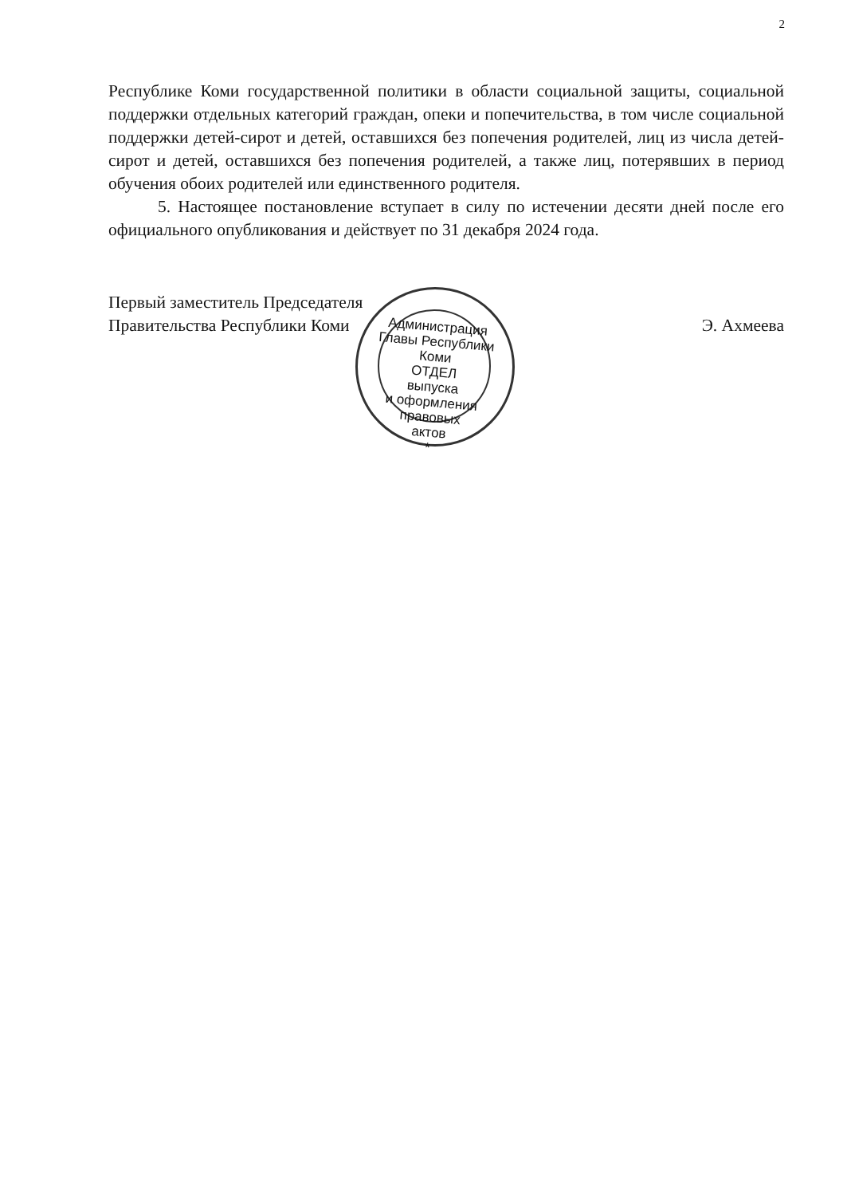2
Республике Коми государственной политики в области социальной защиты, социальной поддержки отдельных категорий граждан, опеки и попечительства, в том числе социальной поддержки детей-сирот и детей, оставшихся без попечения родителей, лиц из числа детей-сирот и детей, оставшихся без попечения родителей, а также лиц, потерявших в период обучения обоих родителей или единственного родителя.
5. Настоящее постановление вступает в силу по истечении десяти дней после его официального опубликования и действует по 31 декабря 2024 года.
Первый заместитель Председателя
Правительства Республики Коми
Э. Ахмеева
Администрация Главы Республики Коми
ОТДЕЛ
выпуска
и оформления
правовых
актов
*